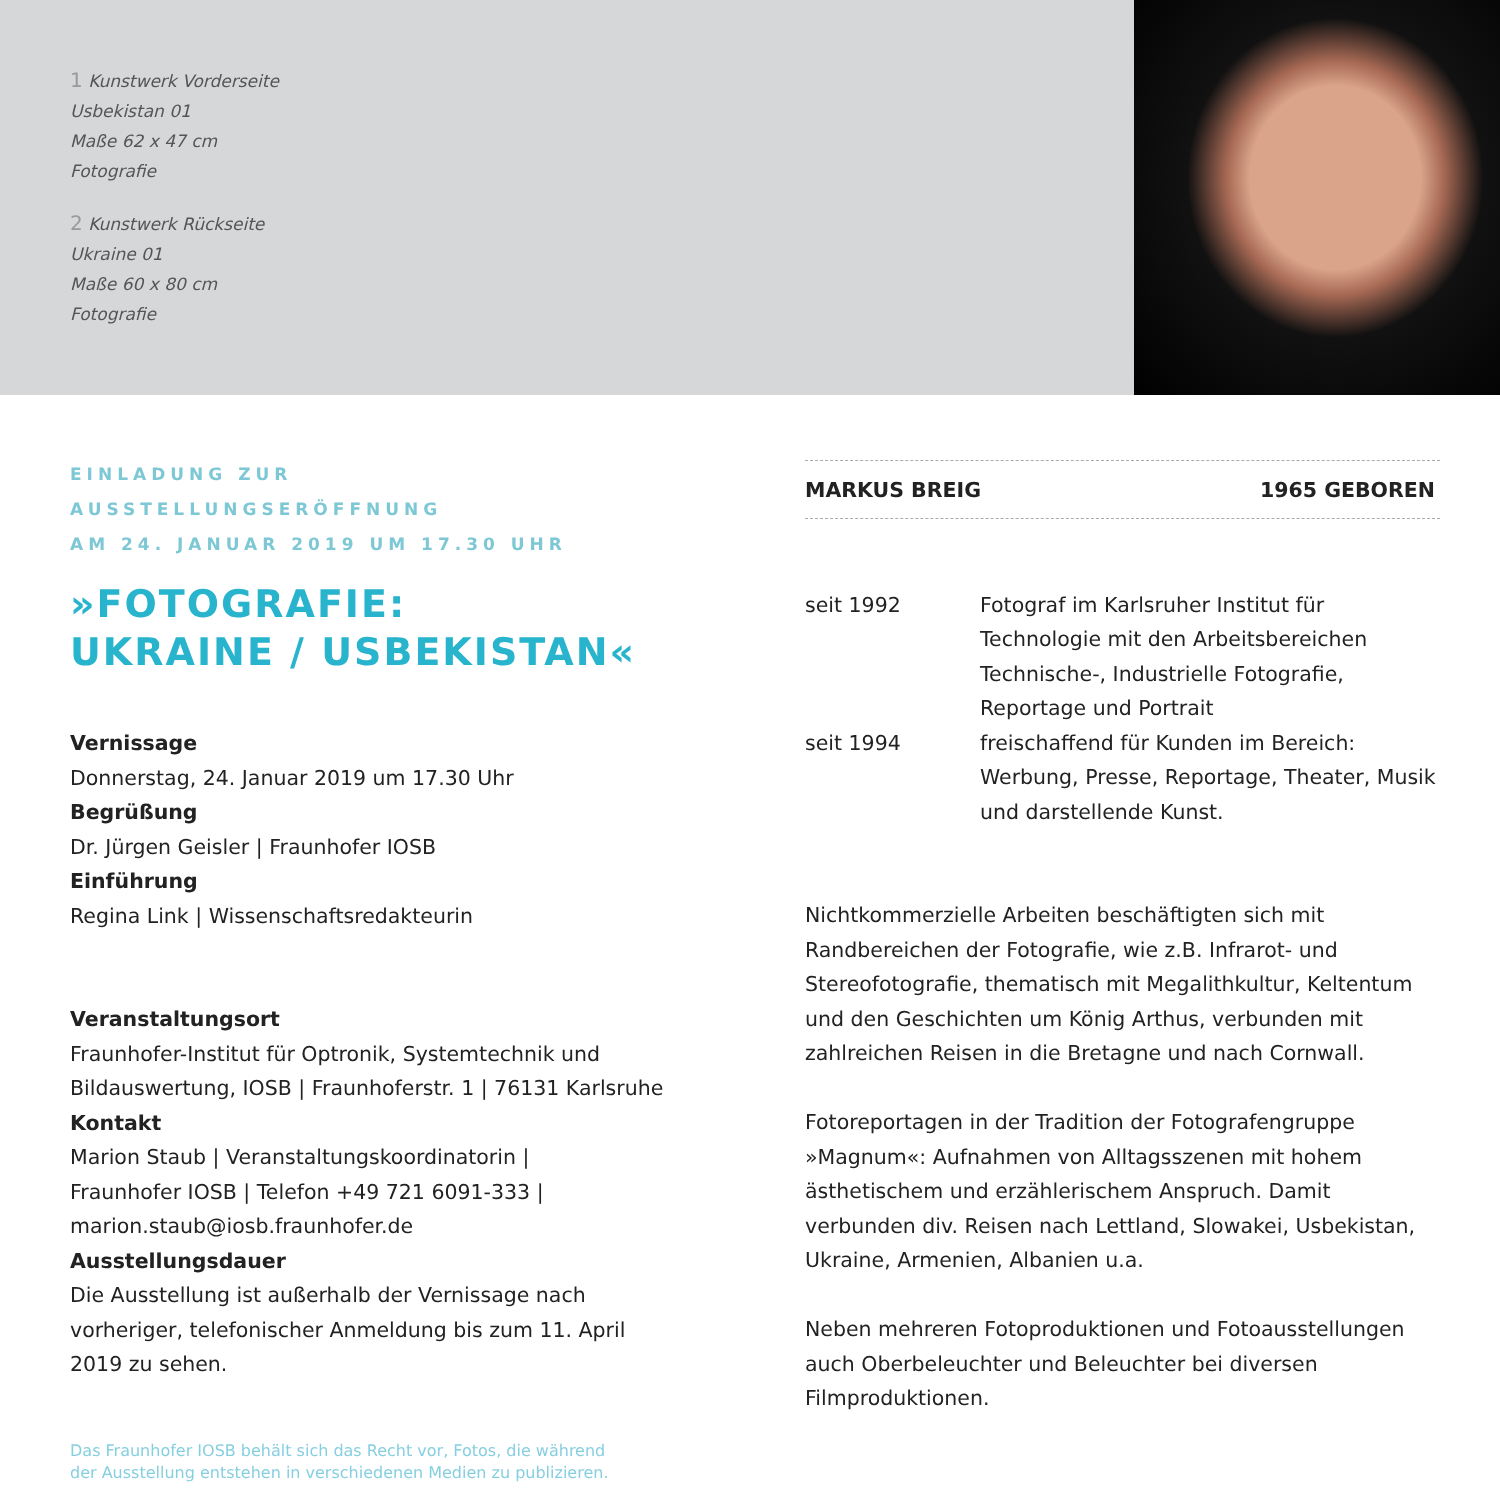1 Kunstwerk Vorderseite
Usbekistan 01
Maße 62 x 47 cm
Fotografie
2 Kunstwerk Rückseite
Ukraine 01
Maße 60 x 80 cm
Fotografie
EINLADUNG ZUR AUSSTELLUNGSERÖFFNUNG
AM 24. JANUAR 2019 UM 17.30 UHR
»FOTOGRAFIE:
UKRAINE / USBEKISTAN«
Vernissage
Donnerstag, 24. Januar 2019 um 17.30 Uhr
Begrüßung
Dr. Jürgen Geisler | Fraunhofer IOSB
Einführung
Regina Link | Wissenschaftsredakteurin
Veranstaltungsort
Fraunhofer-Institut für Optronik, Systemtechnik und Bildauswertung, IOSB | Fraunhoferstr. 1 | 76131 Karlsruhe
Kontakt
Marion Staub | Veranstaltungskoordinatorin |
Fraunhofer IOSB | Telefon +49 721 6091-333 |
marion.staub@iosb.fraunhofer.de
Ausstellungsdauer
Die Ausstellung ist außerhalb der Vernissage nach vorheriger, telefonischer Anmeldung bis zum 11. April 2019 zu sehen.
Das Fraunhofer IOSB behält sich das Recht vor, Fotos, die während
der Ausstellung entstehen in verschiedenen Medien zu publizieren.
MARKUS BREIG 1965 GEBOREN
seit 1992 Fotograf im Karlsruher Institut für Technologie mit den Arbeitsbereichen Technische-, Industrielle Fotografie, Reportage und Portrait
seit 1994 freischaffend für Kunden im Bereich: Werbung, Presse, Reportage, Theater, Musik und darstellende Kunst.
Nichtkommerzielle Arbeiten beschäftigten sich mit Randbereichen der Fotografie, wie z.B. Infrarot- und Stereofotografie, thematisch mit Megalithkultur, Keltentum und den Geschichten um König Arthus, verbunden mit zahlreichen Reisen in die Bretagne und nach Cornwall.
Fotoreportagen in der Tradition der Fotografengruppe »Magnum«: Aufnahmen von Alltagsszenen mit hohem ästhetischem und erzählerischem Anspruch. Damit verbunden div. Reisen nach Lettland, Slowakei, Usbekistan, Ukraine, Armenien, Albanien u.a.
Neben mehreren Fotoproduktionen und Fotoausstellungen auch Oberbeleuchter und Beleuchter bei diversen Filmproduktionen.